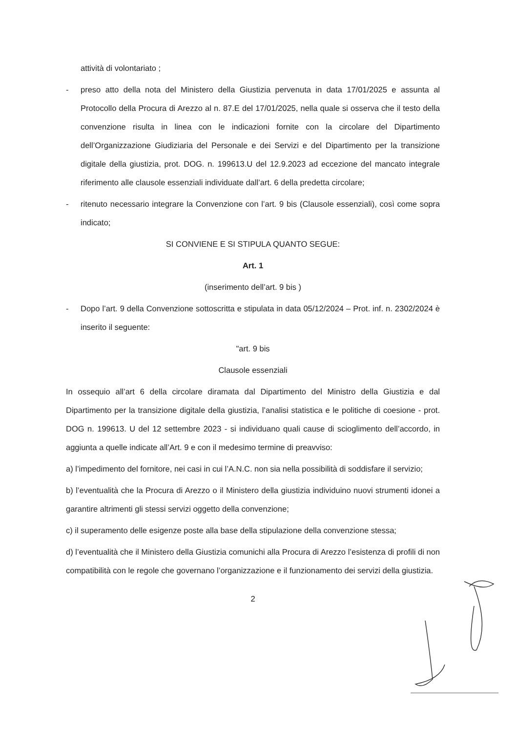attività di volontariato ;
- preso atto della nota del Ministero della Giustizia pervenuta in data 17/01/2025 e assunta al Protocollo della Procura di Arezzo al n. 87.E del 17/01/2025, nella quale si osserva che il testo della convenzione risulta in linea con le indicazioni fornite con la circolare del Dipartimento dell’Organizzazione Giudiziaria del Personale e dei Servizi e del Dipartimento per la transizione digitale della giustizia, prot. DOG. n. 199613.U del 12.9.2023 ad eccezione del mancato integrale riferimento alle clausole essenziali individuate dall’art. 6 della predetta circolare;
- ritenuto necessario integrare la Convenzione con l’art. 9 bis (Clausole essenziali), così come sopra indicato;
SI CONVIENE E SI STIPULA QUANTO SEGUE:
Art. 1
(inserimento dell’art. 9 bis )
- Dopo l’art. 9 della Convenzione sottoscritta e stipulata in data 05/12/2024 – Prot. inf. n. 2302/2024 è inserito il seguente:
"art. 9 bis
Clausole essenziali
In ossequio all’art 6 della circolare diramata dal Dipartimento del Ministro della Giustizia e dal Dipartimento per la transizione digitale della giustizia, l’analisi statistica e le politiche di coesione - prot. DOG n. 199613. U del 12 settembre 2023 - si individuano quali cause di scioglimento dell’accordo, in aggiunta a quelle indicate all’Art. 9 e con il medesimo termine di preavviso:
a) l’impedimento del fornitore, nei casi in cui l’A.N.C. non sia nella possibilità di soddisfare il servizio;
b) l’eventualità che la Procura di Arezzo o il Ministero della giustizia individuino nuovi strumenti idonei a garantire altrimenti gli stessi servizi oggetto della convenzione;
c) il superamento delle esigenze poste alla base della stipulazione della convenzione stessa;
d) l’eventualità che il Ministero della Giustizia comunichi alla Procura di Arezzo l’esistenza di profili di non compatibilità con le regole che governano l’organizzazione e il funzionamento dei servizi della giustizia.
2